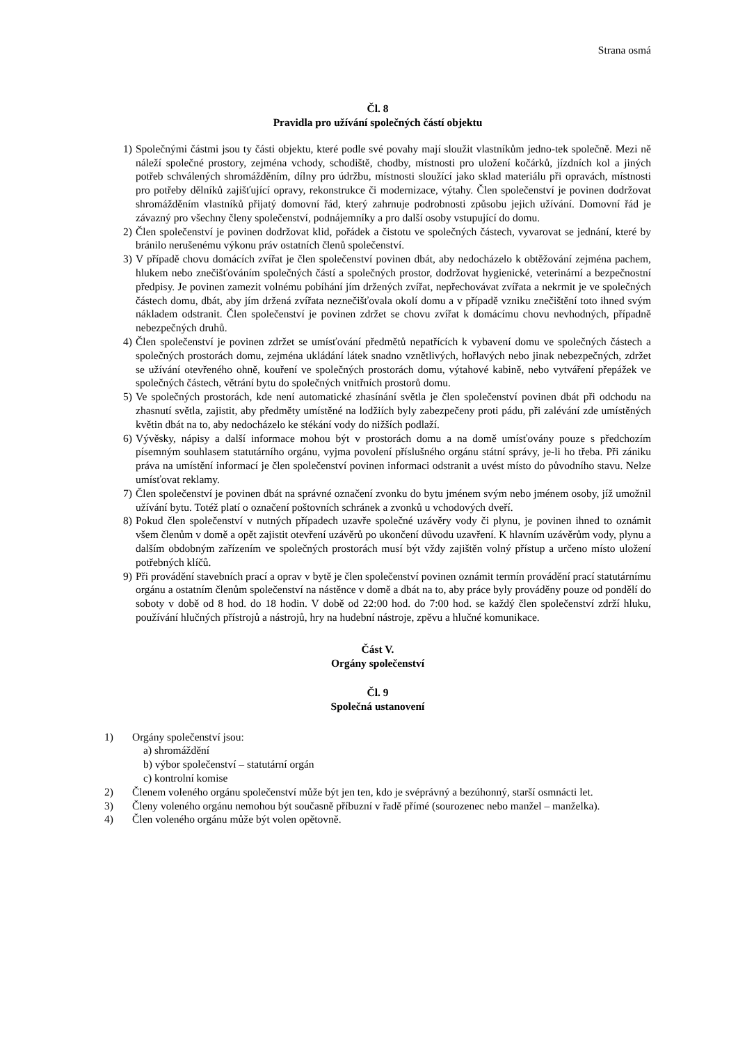Strana osmá
Čl. 8
Pravidla pro užívání společných částí objektu
1) Společnými částmi jsou ty části objektu, které podle své povahy mají sloužit vlastníkům jedno-tek společně. Mezi ně náleží společné prostory, zejména vchody, schodiště, chodby, místnosti pro uložení kočárků, jízdních kol a jiných potřeb schválených shromážděním, dílny pro údržbu, místnosti sloužící jako sklad materiálu při opravách, místnosti pro potřeby dělníků zajišťující opravy, rekonstrukce či modernizace, výtahy. Člen společenství je povinen dodržovat shromážděním vlastníků přijatý domovní řád, který zahrnuje podrobnosti způsobu jejich užívání. Domovní řád je závazný pro všechny členy společenství, podnájemníky a pro další osoby vstupující do domu.
2) Člen společenství je povinen dodržovat klid, pořádek a čistotu ve společných částech, vyvarovat se jednání, které by bránilo nerušenému výkonu práv ostatních členů společenství.
3) V případě chovu domácích zvířat je člen společenství povinen dbát, aby nedocházelo k obtěžování zejména pachem, hlukem nebo znečišťováním společných částí a společných prostor, dodržovat hygienické, veterinární a bezpečnostní předpisy. Je povinen zamezit volnému pobíhání jím držených zvířat, nepřechovávat zvířata a nekrmit je ve společných částech domu, dbát, aby jím držená zvířata neznečišťovala okolí domu a v případě vzniku znečištění toto ihned svým nákladem odstranit. Člen společenství je povinen zdržet se chovu zvířat k domácímu chovu nevhodných, případně nebezpečných druhů.
4) Člen společenství je povinen zdržet se umísťování předmětů nepatřících k vybavení domu ve společných částech a společných prostorách domu, zejména ukládání látek snadno vznětlivých, hořlavých nebo jinak nebezpečných, zdržet se užívání otevřeného ohně, kouření ve společných prostorách domu, výtahové kabině, nebo vytváření přepážek ve společných částech, větrání bytu do společných vnitřních prostorů domu.
5) Ve společných prostorách, kde není automatické zhasínání světla je člen společenství povinen dbát při odchodu na zhasnutí světla, zajistit, aby předměty umístěné na lodžiích byly zabezpečeny proti pádu, při zalévání zde umístěných květin dbát na to, aby nedocházelo ke stékání vody do nižších podlaží.
6) Vývěsky, nápisy a další informace mohou být v prostorách domu a na domě umísťovány pouze s předchozím písemným souhlasem statutárního orgánu, vyjma povolení příslušného orgánu státní správy, je-li ho třeba. Při zániku práva na umístění informací je člen společenství povinen informaci odstranit a uvést místo do původního stavu. Nelze umísťovat reklamy.
7) Člen společenství je povinen dbát na správné označení zvonku do bytu jménem svým nebo jménem osoby, jíž umožnil užívání bytu. Totéž platí o označení poštovních schránek a zvonků u vchodových dveří.
8) Pokud člen společenství v nutných případech uzavře společné uzávěry vody či plynu, je povinen ihned to oznámit všem členům v domě a opět zajistit otevření uzávěrů po ukončení důvodu uzavření. K hlavním uzávěrům vody, plynu a dalším obdobným zařízením ve společných prostorách musí být vždy zajištěn volný přístup a určeno místo uložení potřebných klíčů.
9) Při provádění stavebních prací a oprav v bytě je člen společenství povinen oznámit termín provádění prací statutárnímu orgánu a ostatním členům společenství na nástěnce v domě a dbát na to, aby práce byly prováděny pouze od pondělí do soboty v době od 8 hod. do 18 hodin. V době od 22:00 hod. do 7:00 hod. se každý člen společenství zdrží hluku, používání hlučných přístrojů a nástrojů, hry na hudební nástroje, zpěvu a hlučné komunikace.
Část V.
Orgány společenství
Čl. 9
Společná ustanovení
1) Orgány společenství jsou:
a) shromáždění
b) výbor společenství – statutární orgán
c) kontrolní komise
2) Členem voleného orgánu společenství může být jen ten, kdo je svéprávný a bezúhonný, starší osmnácti let.
3) Členy voleného orgánu nemohou být současně příbuzní v řadě přímé (sourozenec nebo manžel – manželka).
4) Člen voleného orgánu může být volen opětovně.